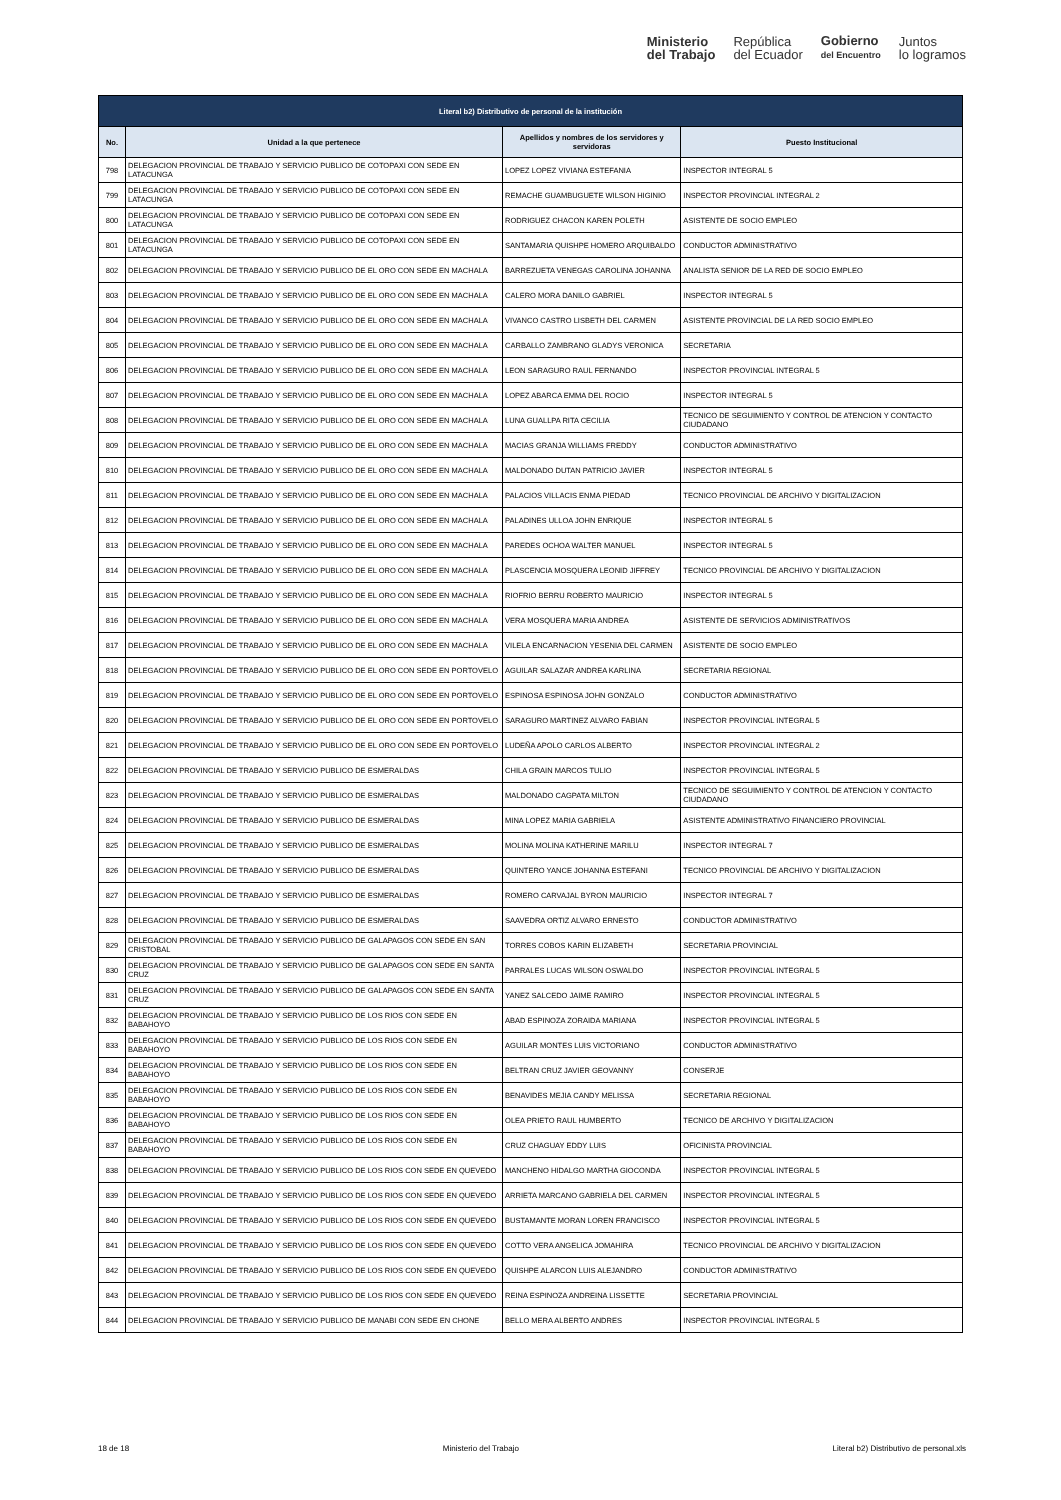Ministerio
del Trabajo
República
del Ecuador
Gobierno
del Encuentro
Juntos
lo logramos
| Literal b2) Distributivo de personal de la institución | | | |
| --- | --- | --- | --- |
| No. | Unidad a la que pertenece | Apellidos y nombres de los servidores y servidoras | Puesto Institucional |
| 798 | DELEGACION PROVINCIAL DE TRABAJO Y SERVICIO PUBLICO DE COTOPAXI CON SEDE EN LATACUNGA | LOPEZ LOPEZ VIVIANA ESTEFANIA | INSPECTOR INTEGRAL 5 |
| 799 | DELEGACION PROVINCIAL DE TRABAJO Y SERVICIO PUBLICO DE COTOPAXI CON SEDE EN LATACUNGA | REMACHE GUAMBUGUETE WILSON HIGINIO | INSPECTOR PROVINCIAL INTEGRAL 2 |
| 800 | DELEGACION PROVINCIAL DE TRABAJO Y SERVICIO PUBLICO DE COTOPAXI CON SEDE EN LATACUNGA | RODRIGUEZ CHACON KAREN POLETH | ASISTENTE DE SOCIO EMPLEO |
| 801 | DELEGACION PROVINCIAL DE TRABAJO Y SERVICIO PUBLICO DE COTOPAXI CON SEDE EN LATACUNGA | SANTAMARIA QUISHPE HOMERO ARQUIBALDO | CONDUCTOR ADMINISTRATIVO |
| 802 | DELEGACION PROVINCIAL DE TRABAJO Y SERVICIO PUBLICO DE EL ORO CON SEDE EN MACHALA | BARREZUETA VENEGAS CAROLINA JOHANNA | ANALISTA SENIOR DE LA RED DE SOCIO EMPLEO |
| 803 | DELEGACION PROVINCIAL DE TRABAJO Y SERVICIO PUBLICO DE EL ORO CON SEDE EN MACHALA | CALERO MORA DANILO GABRIEL | INSPECTOR INTEGRAL 5 |
| 804 | DELEGACION PROVINCIAL DE TRABAJO Y SERVICIO PUBLICO DE EL ORO CON SEDE EN MACHALA | VIVANCO CASTRO LISBETH DEL CARMEN | ASISTENTE PROVINCIAL DE LA RED SOCIO EMPLEO |
| 805 | DELEGACION PROVINCIAL DE TRABAJO Y SERVICIO PUBLICO DE EL ORO CON SEDE EN MACHALA | CARBALLO ZAMBRANO GLADYS VERONICA | SECRETARIA |
| 806 | DELEGACION PROVINCIAL DE TRABAJO Y SERVICIO PUBLICO DE EL ORO CON SEDE EN MACHALA | LEON SARAGURO RAUL FERNANDO | INSPECTOR PROVINCIAL INTEGRAL 5 |
| 807 | DELEGACION PROVINCIAL DE TRABAJO Y SERVICIO PUBLICO DE EL ORO CON SEDE EN MACHALA | LOPEZ ABARCA EMMA DEL ROCIO | INSPECTOR INTEGRAL 5 |
| 808 | DELEGACION PROVINCIAL DE TRABAJO Y SERVICIO PUBLICO DE EL ORO CON SEDE EN MACHALA | LUNA GUALLPA RITA CECILIA | TECNICO DE SEGUIMIENTO Y CONTROL DE ATENCION Y CONTACTO CIUDADANO |
| 809 | DELEGACION PROVINCIAL DE TRABAJO Y SERVICIO PUBLICO DE EL ORO CON SEDE EN MACHALA | MACIAS GRANJA WILLIAMS FREDDY | CONDUCTOR ADMINISTRATIVO |
| 810 | DELEGACION PROVINCIAL DE TRABAJO Y SERVICIO PUBLICO DE EL ORO CON SEDE EN MACHALA | MALDONADO DUTAN PATRICIO JAVIER | INSPECTOR INTEGRAL 5 |
| 811 | DELEGACION PROVINCIAL DE TRABAJO Y SERVICIO PUBLICO DE EL ORO CON SEDE EN MACHALA | PALACIOS VILLACIS ENMA PIEDAD | TECNICO PROVINCIAL DE ARCHIVO Y DIGITALIZACION |
| 812 | DELEGACION PROVINCIAL DE TRABAJO Y SERVICIO PUBLICO DE EL ORO CON SEDE EN MACHALA | PALADINES ULLOA JOHN ENRIQUE | INSPECTOR INTEGRAL 5 |
| 813 | DELEGACION PROVINCIAL DE TRABAJO Y SERVICIO PUBLICO DE EL ORO CON SEDE EN MACHALA | PAREDES OCHOA WALTER MANUEL | INSPECTOR INTEGRAL 5 |
| 814 | DELEGACION PROVINCIAL DE TRABAJO Y SERVICIO PUBLICO DE EL ORO CON SEDE EN MACHALA | PLASCENCIA MOSQUERA LEONID JIFFREY | TECNICO PROVINCIAL DE ARCHIVO Y DIGITALIZACION |
| 815 | DELEGACION PROVINCIAL DE TRABAJO Y SERVICIO PUBLICO DE EL ORO CON SEDE EN MACHALA | RIOFRIO BERRU ROBERTO MAURICIO | INSPECTOR INTEGRAL 5 |
| 816 | DELEGACION PROVINCIAL DE TRABAJO Y SERVICIO PUBLICO DE EL ORO CON SEDE EN MACHALA | VERA MOSQUERA MARIA ANDREA | ASISTENTE DE SERVICIOS ADMINISTRATIVOS |
| 817 | DELEGACION PROVINCIAL DE TRABAJO Y SERVICIO PUBLICO DE EL ORO CON SEDE EN MACHALA | VILELA ENCARNACION YESENIA DEL CARMEN | ASISTENTE DE SOCIO EMPLEO |
| 818 | DELEGACION PROVINCIAL DE TRABAJO Y SERVICIO PUBLICO DE EL ORO CON SEDE EN PORTOVELO | AGUILAR SALAZAR ANDREA KARLINA | SECRETARIA REGIONAL |
| 819 | DELEGACION PROVINCIAL DE TRABAJO Y SERVICIO PUBLICO DE EL ORO CON SEDE EN PORTOVELO | ESPINOSA ESPINOSA JOHN GONZALO | CONDUCTOR ADMINISTRATIVO |
| 820 | DELEGACION PROVINCIAL DE TRABAJO Y SERVICIO PUBLICO DE EL ORO CON SEDE EN PORTOVELO | SARAGURO MARTINEZ ALVARO FABIAN | INSPECTOR PROVINCIAL INTEGRAL 5 |
| 821 | DELEGACION PROVINCIAL DE TRABAJO Y SERVICIO PUBLICO DE EL ORO CON SEDE EN PORTOVELO | LUDEÑA APOLO CARLOS ALBERTO | INSPECTOR PROVINCIAL INTEGRAL 2 |
| 822 | DELEGACION PROVINCIAL DE TRABAJO Y SERVICIO PUBLICO DE ESMERALDAS | CHILA GRAIN MARCOS TULIO | INSPECTOR PROVINCIAL INTEGRAL 5 |
| 823 | DELEGACION PROVINCIAL DE TRABAJO Y SERVICIO PUBLICO DE ESMERALDAS | MALDONADO CAGPATA MILTON | TECNICO DE SEGUIMIENTO Y CONTROL DE ATENCION Y CONTACTO CIUDADANO |
| 824 | DELEGACION PROVINCIAL DE TRABAJO Y SERVICIO PUBLICO DE ESMERALDAS | MINA LOPEZ MARIA GABRIELA | ASISTENTE ADMINISTRATIVO FINANCIERO PROVINCIAL |
| 825 | DELEGACION PROVINCIAL DE TRABAJO Y SERVICIO PUBLICO DE ESMERALDAS | MOLINA MOLINA KATHERINE MARILU | INSPECTOR INTEGRAL 7 |
| 826 | DELEGACION PROVINCIAL DE TRABAJO Y SERVICIO PUBLICO DE ESMERALDAS | QUINTERO YANCE JOHANNA ESTEFANI | TECNICO PROVINCIAL DE ARCHIVO Y DIGITALIZACION |
| 827 | DELEGACION PROVINCIAL DE TRABAJO Y SERVICIO PUBLICO DE ESMERALDAS | ROMERO CARVAJAL BYRON MAURICIO | INSPECTOR INTEGRAL 7 |
| 828 | DELEGACION PROVINCIAL DE TRABAJO Y SERVICIO PUBLICO DE ESMERALDAS | SAAVEDRA ORTIZ ALVARO ERNESTO | CONDUCTOR ADMINISTRATIVO |
| 829 | DELEGACION PROVINCIAL DE TRABAJO Y SERVICIO PUBLICO DE GALAPAGOS CON SEDE EN SAN CRISTOBAL | TORRES COBOS KARIN ELIZABETH | SECRETARIA PROVINCIAL |
| 830 | DELEGACION PROVINCIAL DE TRABAJO Y SERVICIO PUBLICO DE GALAPAGOS CON SEDE EN SANTA CRUZ | PARRALES LUCAS WILSON OSWALDO | INSPECTOR PROVINCIAL INTEGRAL 5 |
| 831 | DELEGACION PROVINCIAL DE TRABAJO Y SERVICIO PUBLICO DE GALAPAGOS CON SEDE EN SANTA CRUZ | YANEZ SALCEDO JAIME RAMIRO | INSPECTOR PROVINCIAL INTEGRAL 5 |
| 832 | DELEGACION PROVINCIAL DE TRABAJO Y SERVICIO PUBLICO DE LOS RIOS CON SEDE EN BABAHOYO | ABAD ESPINOZA ZORAIDA MARIANA | INSPECTOR PROVINCIAL INTEGRAL 5 |
| 833 | DELEGACION PROVINCIAL DE TRABAJO Y SERVICIO PUBLICO DE LOS RIOS CON SEDE EN BABAHOYO | AGUILAR MONTES LUIS VICTORIANO | CONDUCTOR ADMINISTRATIVO |
| 834 | DELEGACION PROVINCIAL DE TRABAJO Y SERVICIO PUBLICO DE LOS RIOS CON SEDE EN BABAHOYO | BELTRAN CRUZ JAVIER GEOVANNY | CONSERJE |
| 835 | DELEGACION PROVINCIAL DE TRABAJO Y SERVICIO PUBLICO DE LOS RIOS CON SEDE EN BABAHOYO | BENAVIDES MEJIA CANDY MELISSA | SECRETARIA REGIONAL |
| 836 | DELEGACION PROVINCIAL DE TRABAJO Y SERVICIO PUBLICO DE LOS RIOS CON SEDE EN BABAHOYO | OLEA PRIETO RAUL HUMBERTO | TECNICO DE ARCHIVO Y DIGITALIZACION |
| 837 | DELEGACION PROVINCIAL DE TRABAJO Y SERVICIO PUBLICO DE LOS RIOS CON SEDE EN BABAHOYO | CRUZ CHAGUAY EDDY LUIS | OFICINISTA PROVINCIAL |
| 838 | DELEGACION PROVINCIAL DE TRABAJO Y SERVICIO PUBLICO DE LOS RIOS CON SEDE EN QUEVEDO | MANCHENO HIDALGO MARTHA GIOCONDA | INSPECTOR PROVINCIAL INTEGRAL 5 |
| 839 | DELEGACION PROVINCIAL DE TRABAJO Y SERVICIO PUBLICO DE LOS RIOS CON SEDE EN QUEVEDO | ARRIETA MARCANO GABRIELA DEL CARMEN | INSPECTOR PROVINCIAL INTEGRAL 5 |
| 840 | DELEGACION PROVINCIAL DE TRABAJO Y SERVICIO PUBLICO DE LOS RIOS CON SEDE EN QUEVEDO | BUSTAMANTE MORAN LOREN FRANCISCO | INSPECTOR PROVINCIAL INTEGRAL 5 |
| 841 | DELEGACION PROVINCIAL DE TRABAJO Y SERVICIO PUBLICO DE LOS RIOS CON SEDE EN QUEVEDO | COTTO VERA ANGELICA JOMAHIRA | TECNICO PROVINCIAL DE ARCHIVO Y DIGITALIZACION |
| 842 | DELEGACION PROVINCIAL DE TRABAJO Y SERVICIO PUBLICO DE LOS RIOS CON SEDE EN QUEVEDO | QUISHPE ALARCON LUIS ALEJANDRO | CONDUCTOR ADMINISTRATIVO |
| 843 | DELEGACION PROVINCIAL DE TRABAJO Y SERVICIO PUBLICO DE LOS RIOS CON SEDE EN QUEVEDO | REINA ESPINOZA ANDREINA LISSETTE | SECRETARIA PROVINCIAL |
| 844 | DELEGACION PROVINCIAL DE TRABAJO Y SERVICIO PUBLICO DE MANABI CON SEDE EN CHONE | BELLO MERA ALBERTO ANDRES | INSPECTOR PROVINCIAL INTEGRAL 5 |
18 de 18 Ministerio del Trabajo Literal b2) Distributivo de personal.xls